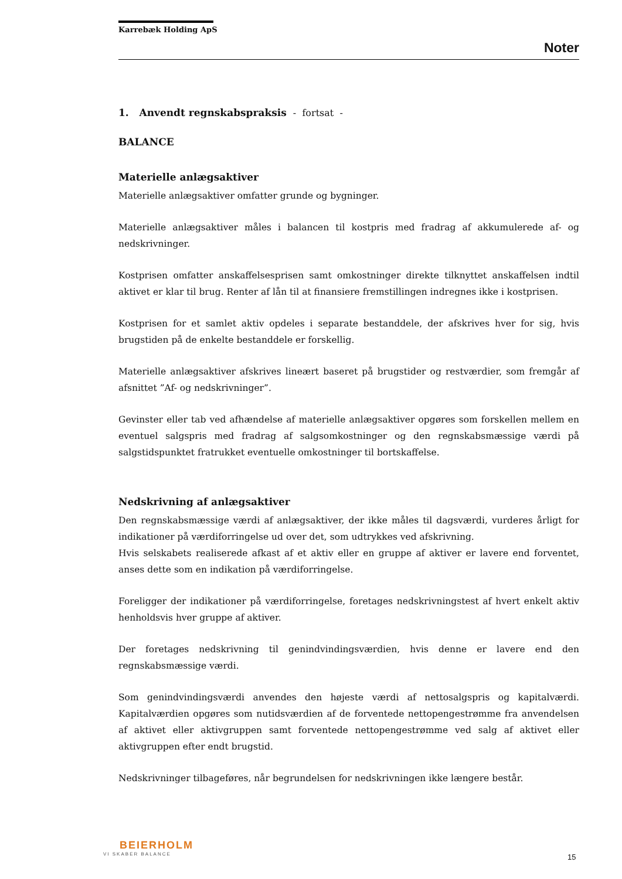Karrebæk Holding ApS
Noter
1. Anvendt regnskabspraksis - fortsat -
BALANCE
Materielle anlægsaktiver
Materielle anlægsaktiver omfatter grunde og bygninger.
Materielle anlægsaktiver måles i balancen til kostpris med fradrag af akkumulerede af- og nedskrivninger.
Kostprisen omfatter anskaffelsesprisen samt omkostninger direkte tilknyttet anskaffelsen indtil aktivet er klar til brug. Renter af lån til at finansiere fremstillingen indregnes ikke i kostprisen.
Kostprisen for et samlet aktiv opdeles i separate bestanddele, der afskrives hver for sig, hvis brugstiden på de enkelte bestanddele er forskellig.
Materielle anlægsaktiver afskrives lineært baseret på brugstider og restværdier, som fremgår af afsnittet ”Af- og nedskrivninger”.
Gevinster eller tab ved afhændelse af materielle anlægsaktiver opgøres som forskellen mellem en eventuel salgspris med fradrag af salgsomkostninger og den regnskabsmæssige værdi på salgstidspunktet fratrukket eventuelle omkostninger til bortskaffelse.
Nedskrivning af anlægsaktiver
Den regnskabsmæssige værdi af anlægsaktiver, der ikke måles til dagsværdi, vurderes årligt for indikationer på værdiforringelse ud over det, som udtrykkes ved afskrivning.
Hvis selskabets realiserede afkast af et aktiv eller en gruppe af aktiver er lavere end forventet, anses dette som en indikation på værdiforringelse.
Foreligger der indikationer på værdiforringelse, foretages nedskrivningstest af hvert enkelt aktiv henholdsvis hver gruppe af aktiver.
Der foretages nedskrivning til genindvindingsværdien, hvis denne er lavere end den regnskabsmæssige værdi.
Som genindvindingsværdi anvendes den højeste værdi af nettosalgspris og kapitalværdi. Kapitalværdien opgøres som nutidsværdien af de forventede nettopengestrømme fra anvendelsen af aktivet eller aktivgruppen samt forventede nettopengestrømme ved salg af aktivet eller aktivgruppen efter endt brugstid.
Nedskrivninger tilbageføres, når begrundelsen for nedskrivningen ikke længere består.
BEIERHOLM
VI SKABER BALANCE
15